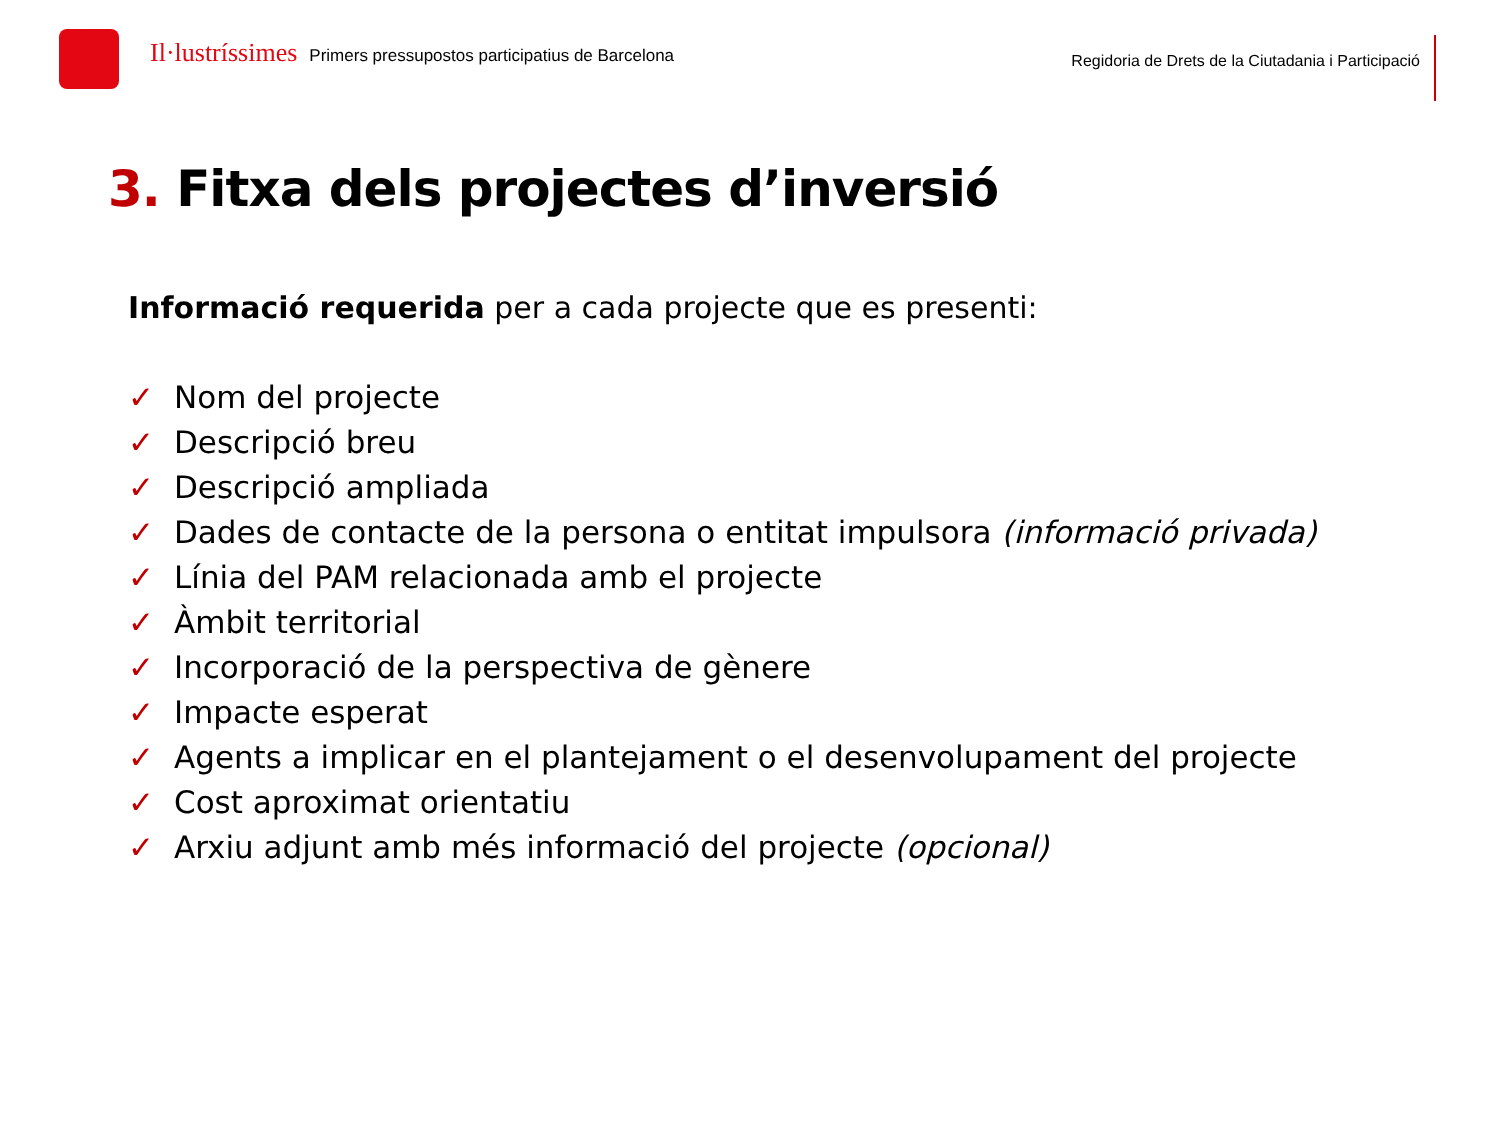Il·lustríssimes Primers pressupostos participatius de Barcelona
Regidoria de Drets de la Ciutadania i Participació
3. Fitxa dels projectes d’inversió
Informació requerida per a cada projecte que es presenti:
✓ Nom del projecte
✓ Descripció breu
✓ Descripció ampliada
✓ Dades de contacte de la persona o entitat impulsora (informació privada)
✓ Línia del PAM relacionada amb el projecte
✓ Àmbit territorial
✓ Incorporació de la perspectiva de gènere
✓ Impacte esperat
✓ Agents a implicar en el plantejament o el desenvolupament del projecte
✓ Cost aproximat orientatiu
✓ Arxiu adjunt amb més informació del projecte (opcional)